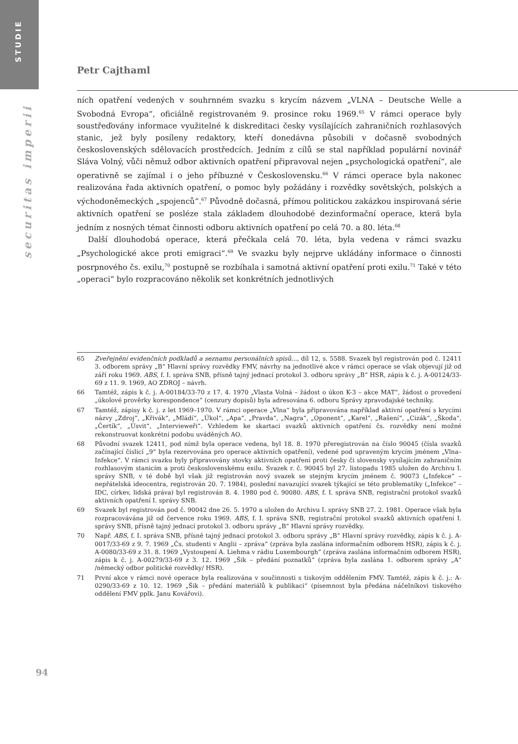STUDIE
securitas imperii
Petr Cajthaml
ních opatření vedených v souhrnném svazku s krycím názvem „VLNA – Deutsche Welle a Svobodná Evropa“, oficiálně registrovaném 9. prosince roku 1969.<sup>65</sup> V rámci operace byly soustřeďovány informace využitelné k diskreditaci česky vysílajících zahraničních rozhlasových stanic, jež byly posíleny redaktory, kteří donedávna působili v dočasně svobodných československých sdělovacích prostředcích. Jedním z cílů se stal například populární novinář Sláva Volný, vůči němuž odbor aktivních opatření připravoval nejen „psychologická opatření“, ale operativně se zajímal i o jeho příbuzné v Českosloven­sku.<sup>66</sup> V rámci operace byla nakonec realizována řada aktivních opatření, o pomoc byly požádány i rozvědky sovětských, polských a východoněmeckých „spojenců“.<sup>67</sup> Původně dočasná, přímou politickou zakázkou inspirovaná série aktivních opatření se posléze stala základem dlouhodobé dezinformační operace, která byla jedním z nosných témat činnosti odboru aktivních opatření po celá 70. a 80. léta.<sup>68</sup>
Další dlouhodobá operace, která přečkala celá 70. léta, byla vedena v rámci svazku „Psychologické akce proti emigraci“.<sup>69</sup> Ve svazku byly nejprve ukládány informace o čin­nosti posrpnového čs. exilu,<sup>70</sup> postupně se rozbíhala i samotná aktivní opatření proti exilu.<sup>71</sup> Také v této „operaci“ bylo rozpracováno několik set konkrétních jednotlivých
65 Zveřejnění evidenčních podkladů a seznamu personálních spisů..., díl 12, s. 5588. Svazek byl registrován pod č. 12411 3. odborem správy „B“ Hlavní správy rozvědky FMV, návrhy na jednotlivé akce v rámci opera­ce se však objevují již od září roku 1969. ABS, f. I. správa SNB, přísně tajný jednací protokol 3. odboru správy „B“ HSR, zápis k č. j. A-00124/33-69 z 11. 9. 1969, AO ZDROJ – návrh.
66 Tamtéž, zápis k č. j. A-00184/33-70 z 17. 4. 1970 „Vlasta Volná – žádost o úkon K-3 – akce MAT“, žádost o provedení „úkolové prověrky korespondence“ (cenzury dopisů) byla adresována 6. odboru Správy zpravodajské techniky.
67 Tamtéž, zápisy k č. j. z let 1969–1970. V rámci operace „Vlna“ byla připravována například aktivní opatření s krycími názvy „Zdroj“, „Křivák“, „Mládí“, „Úkol“, „Apa“, „Pravda“, „Nagra“, „Oponent“, „Karel“, „Rašení“, „Cizák“, „Škoda“, „Čertík“, „Úsvit“, „Intervieweři“. Vzhledem ke skartaci svazků aktivních opatření čs. rozvědky není možné rekonstruovat konkrétní podobu uváděných AO.
68 Původní svazek 12411, pod nímž byla operace vedena, byl 18. 8. 1970 přeregistrován na číslo 90045 (čísla svazků začínající číslicí „9“ byla rezervována pro operace aktivních opatření), vedené pod upra­veným krycím jménem „Vlna–Infekce“. V rámci svazku byly připravovány stovky aktivních opatře­ní proti česky či slovensky vysílajícím zahraničním rozhlasovým stanicím a proti československému exilu. Svazek r. č. 90045 byl 27. listopadu 1985 uložen do Archivu I. správy SNB, v té době byl však již registrován nový svazek se stejným krycím jménem č. 90073 („Infekce“ – nepřátelská ideocentra, regis­trován 20. 7. 1984), poslední navazující svazek týkající se této problematiky („Infekce“ – IDC, církev, lidská práva) byl registrován 8. 4. 1980 pod č. 90080. ABS, f. I. správa SNB, registrační protokol svazků aktivních opatření I. správy SNB.
69 Svazek byl registrován pod č. 90042 dne 26. 5. 1970 a uložen do Archivu I. správy SNB 27. 2. 1981. Operace však byla rozpracovávána již od července roku 1969. ABS, f. I. správa SNB, registrační proto­kol svazků aktivních opatření I. správy SNB, přísně tajný jednací protokol 3. odboru správy „B“ Hlavní správy rozvědky.
70 Např. ABS, f. I. správa SNB, přísně tajný jednací protokol 3. odboru správy „B“ Hlavní správy rozvědky, zápis k č. j. A-0017/33-69 z 9. 7. 1969 „Čs. studenti v Anglii – zpráva“ (zpráva byla zaslána informačním odborem HSR), zápis k č. j. A-0080/33-69 z 31. 8. 1969 „Vystoupení A. Liehma v rádiu Luxembourgh“ (zpráva zaslána informačním odborem HSR), zápis k č. j. A-00279/33-69 z 3. 12. 1969 „Šik – předání poznatků“ (zpráva byla zaslána 1. odborem správy „A“ /německý odbor politické rozvědky/ HSR).
71 První akce v rámci nové operace byla realizována v součinnosti s tiskovým oddělením FMV. Tamtéž, zápis k č. j.: A-0290/33-69 z 10. 12. 1969 „Šik – předání materiálů k publikaci“ (písemnost byla předá­na náčelníkovi tiskového oddělení FMV pplk. Janu Kovářovi).
94